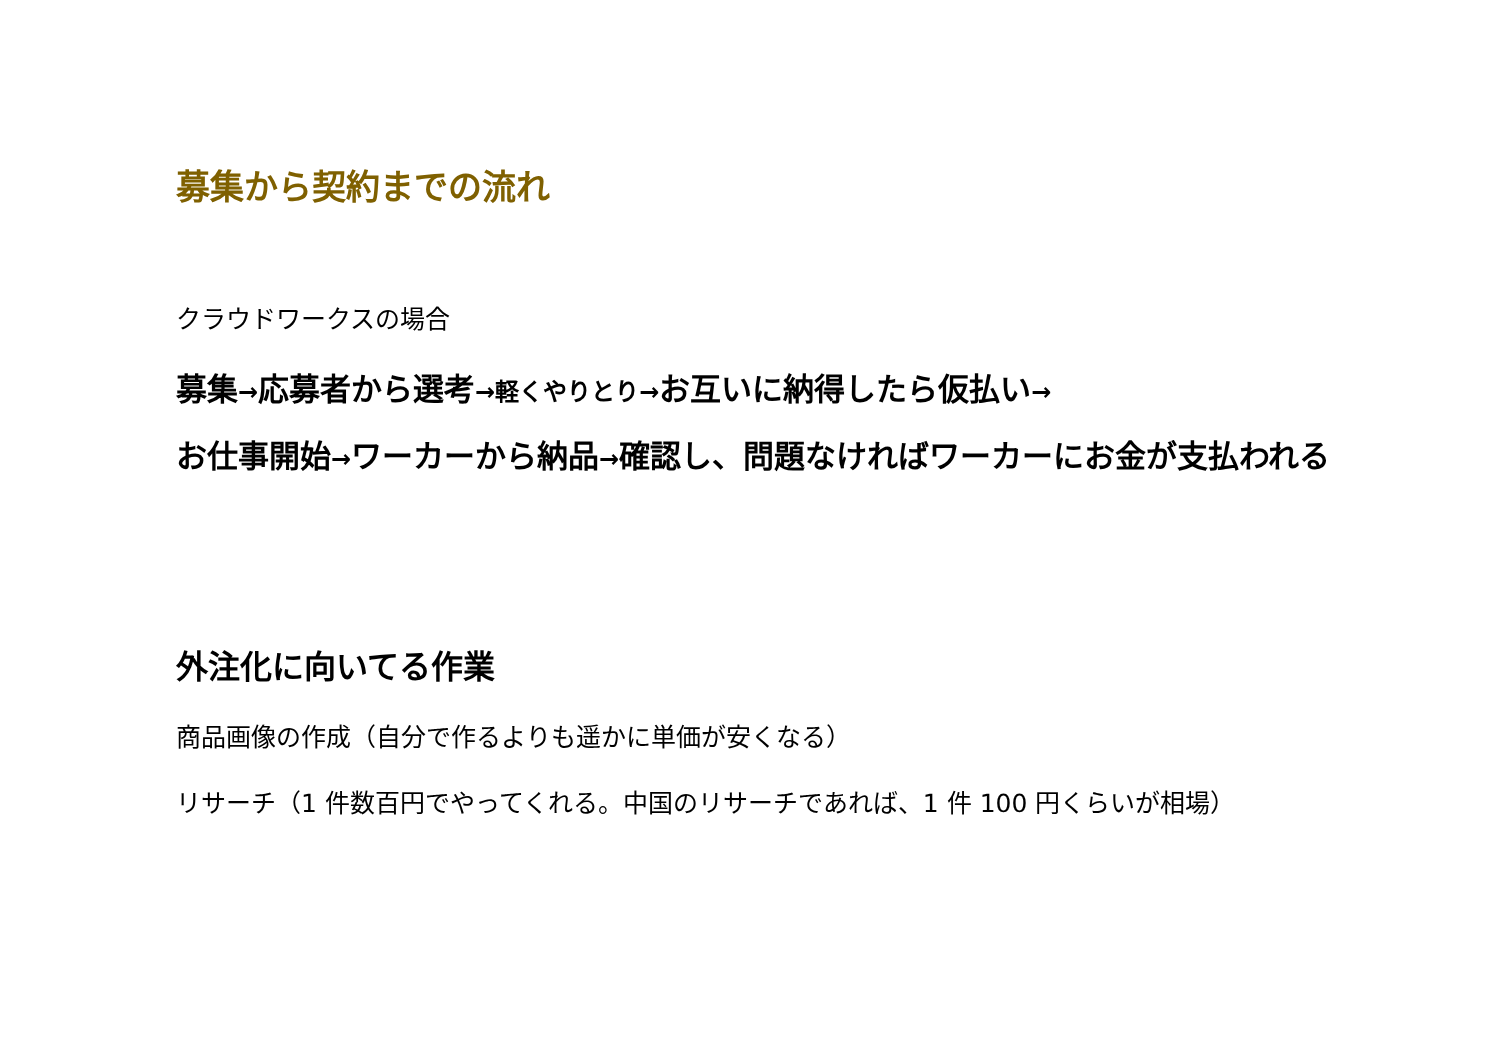募集から契約までの流れ
クラウドワークスの場合
募集→応募者から選考→軽くやりとり→お互いに納得したら仮払い→
お仕事開始→ワーカーから納品→確認し、問題なければワーカーにお金が支払われる
外注化に向いてる作業
商品画像の作成（自分で作るよりも遥かに単価が安くなる）
リサーチ（1 件数百円でやってくれる。中国のリサーチであれば、1 件 100 円くらいが相場）